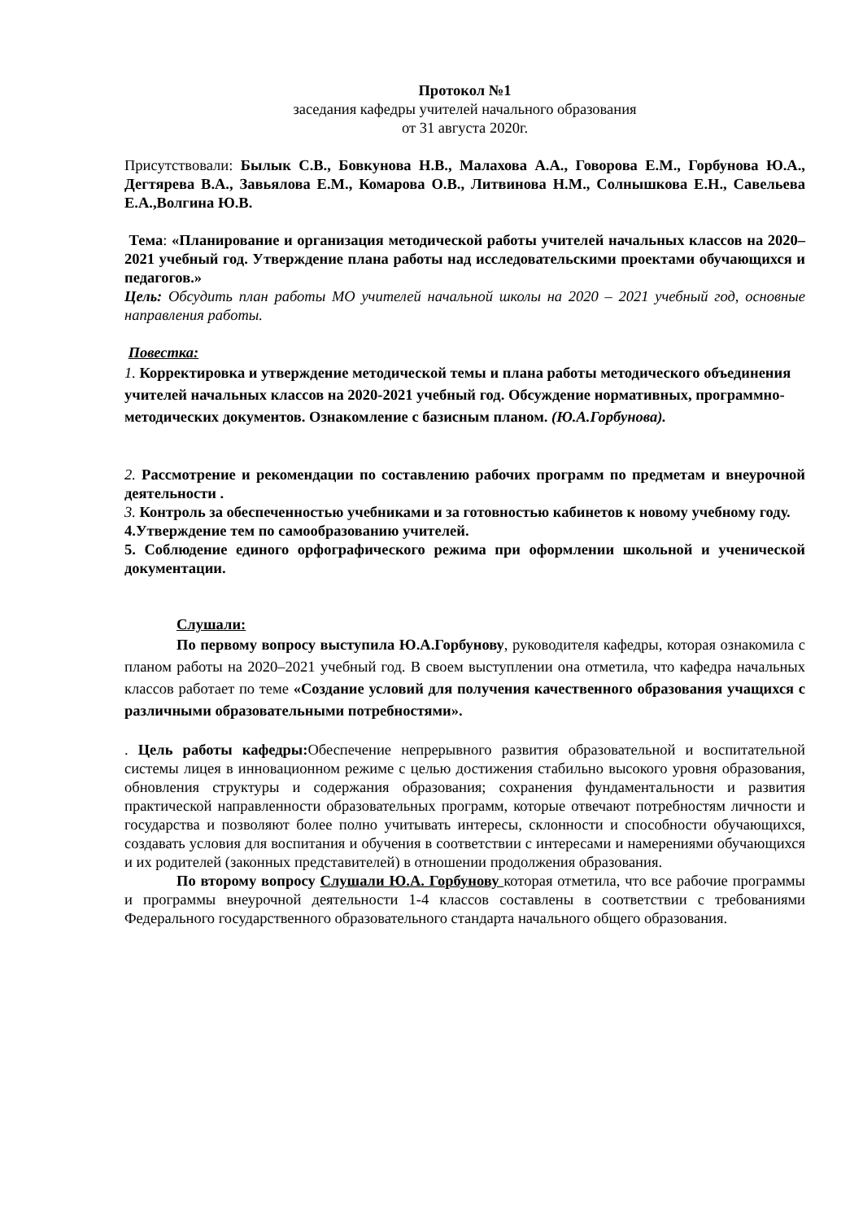Протокол №1
заседания кафедры учителей начального образования
от 31 августа 2020г.
Присутствовали: Былык С.В., Бовкунова Н.В., Малахова А.А., Говорова Е.М., Горбунова Ю.А., Дегтярева В.А., Завьялова Е.М., Комарова О.В., Литвинова Н.М., Солнышкова Е.Н., Савельева Е.А.,Волгина Ю.В.
Тема: «Планирование и организация методической работы учителей начальных классов на 2020–2021 учебный год. Утверждение плана работы над исследовательскими проектами обучающихся и педагогов.»
Цель: Обсудить план работы МО учителей начальной школы на 2020 – 2021 учебный год, основные направления работы.
Повестка:
1. Корректировка и утверждение методической темы и плана работы методического объединения учителей начальных классов на 2020-2021 учебный год. Обсуждение нормативных, программно- методических документов. Ознакомление с базисным планом. (Ю.А.Горбунова).
2. Рассмотрение и рекомендации по составлению рабочих программ по предметам и внеурочной деятельности .
3. Контроль за обеспеченностью учебниками и за готовностью кабинетов к новому учебному году.
4.Утверждение тем по самообразованию учителей.
5. Соблюдение единого орфографического режима при оформлении школьной и ученической документации.
Слушали:
По первому вопросу выступила Ю.А.Горбунову, руководителя кафедры, которая ознакомила с планом работы на 2020–2021 учебный год. В своем выступлении она отметила, что кафедра начальных классов работает по теме «Создание условий для получения качественного образования учащихся с различными образовательными потребностями».
. Цель работы кафедры: Обеспечение непрерывного развития образовательной и воспитательной системы лицея в инновационном режиме с целью достижения стабильно высокого уровня образования, обновления структуры и содержания образования; сохранения фундаментальности и развития практической направленности образовательных программ, которые отвечают потребностям личности и государства и позволяют более полно учитывать интересы, склонности и способности обучающихся, создавать условия для воспитания и обучения в соответствии с интересами и намерениями обучающихся и их родителей (законных представителей) в отношении продолжения образования.
По второму вопросу Слушали Ю.А. Горбунову которая отметила, что все рабочие программы и программы внеурочной деятельности 1-4 классов составлены в соответствии с требованиями Федерального государственного образовательного стандарта начального общего образования.